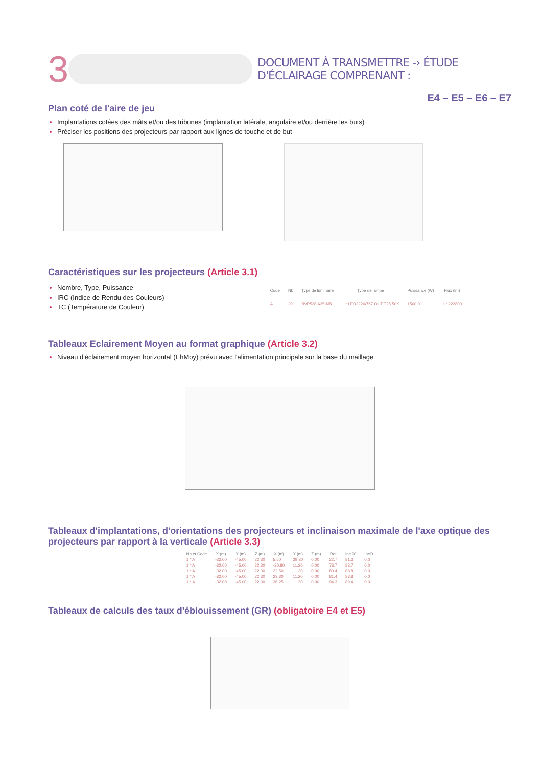3
DOCUMENT À TRANSMETTRE -› ÉTUDE D'ÉCLAIRAGE COMPRENANT :
E4 – E5 – E6 – E7
Plan coté de l'aire de jeu
Implantations cotées des mâts et/ou des tribunes (implantation latérale, angulaire et/ou derrière les buts)
Préciser les positions des projecteurs par rapport aux lignes de touche et de but
Caractéristiques sur les projecteurs (Article 3.1)
Nombre, Type, Puissance
IRC (Indice de Rendu des Couleurs)
TC (Température de Couleur)
| Code | Nb | Type de luminaire | Type de lampe | Puissance (W) | Flux (lm) |
| --- | --- | --- | --- | --- | --- |
| A | 20 | BVP528 A35-NB | 1 * LED2220/757 OUT T25 50K | 1500.0 | 1 * 222800 |
Tableaux Eclairement Moyen au format graphique (Article 3.2)
Niveau d'éclairement moyen horizontal (EhMoy) prévu avec l'alimentation principale sur la base du maillage
Tableaux d'implantations, d'orientations des projecteurs et inclinaison maximale de l'axe optique des projecteurs par rapport à la verticale (Article 3.3)
| Nb et Code | X (m) | Y (m) | Z (m) | X (m) | Y (m) | Z (m) | Rot | Incl90 | Incl0 |
| --- | --- | --- | --- | --- | --- | --- | --- | --- | --- |
| 1 * A | -32.00 | -45.00 | 22.30 | 5.50 | 29.30 | 0.00 | 22.7 | 81.3 | 0.0 |
| 1 * A | -32.00 | -45.00 | 22.30 | -20.80 | 11.20 | 0.00 | 78.7 | 88.7 | 0.0 |
| 1 * A | -32.00 | -45.00 | 22.30 | 22.50 | 11.30 | 0.00 | 80.4 | 88.8 | 0.0 |
| 1 * A | -32.00 | -45.00 | 22.30 | 23.30 | 11.20 | 0.00 | 81.4 | 88.8 | 0.0 |
| 1 * A | -32.00 | -45.00 | 22.30 | 36.25 | 11.20 | 0.00 | 94.3 | 89.4 | 0.0 |
Tableaux de calculs des taux d'éblouissement (GR) (obligatoire E4 et E5)